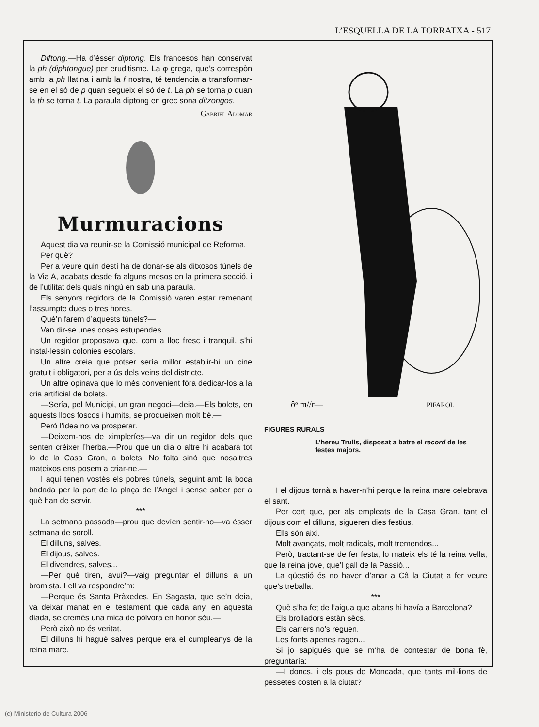L’ESQUELLA DE LA TORRATXA - 517
Diftong.—Ha d’ésser diptong. Els francesos han conservat la ph (diphtongue) per eruditisme. La φ grega, que’s correspòn amb la ph llatina i amb la f nostra, té tendencia a transformar-se en el sò de p quan segueix el sò de t. La ph se torna p quan la th se torna t. La paraula diptong en grec sona ditzongos.
Gabriel Alomar
Murmuracions
Aquest dia va reunir-se la Comissió municipal de Reforma.
Per què?
Per a veure quin destí ha de donar-se als ditxosos túnels de la Via A, acabats desde fa alguns mesos en la primera secció, i de l’utilitat dels quals ningú en sab una paraula.
Els senyors regidors de la Comissió varen estar remenant l’assumpte dues o tres hores.
Què’n farem d’aquests túnels?—
Van dir-se unes coses estupendes.
Un regidor proposava que, com a lloc fresc i tranquil, s’hi instal·lessin colonies escolars.
Un altre creia que potser sería millor establir-hi un cine gratuit i obligatori, per a ús dels veins del districte.
Un altre opinava que lo més convenient fóra dedicar-los a la cria artificial de bolets.
—Sería, pel Municipi, un gran negoci—deia.—Els bolets, en aquests llocs foscos i humits, se produeixen molt bé.—
Però l’idea no va prosperar.
—Deixem-nos de ximpleríes—va dir un regidor dels que senten créixer l’herba.—Prou que un dia o altre hi acabarà tot lo de la Casa Gran, a bolets. No falta sinó que nosaltres mateixos ens posem a criar-ne.—
I aquí tenen vostès els pobres túnels, seguint amb la boca badada per la part de la plaça de l’Angel i sense saber per a què han de servir.
***
La setmana passada—prou que devíen sentir-ho—va ésser setmana de soroll.
El dilluns, salves.
El dijous, salves.
El divendres, salves...
—Per què tiren, avui?—vaig preguntar el dilluns a un bromista. I ell va respondre’m:
—Perque és Santa Pràxedes. En Sagasta, que se’n deia, va deixar manat en el testament que cada any, en aquesta diada, se cremés una mica de pólvora en honor séu.—
Però això no és veritat.
El dilluns hi hagué salves perque era el cumpleanys de la reina mare.
ôᵒ m//r—
PIFAROL
FIGURES RURALS
L’hereu Trulls, disposat a batre el record de les festes majors.
I el dijous tornà a haver-n’hi perque la reina mare celebrava el sant.
Per cert que, per als empleats de la Casa Gran, tant el dijous com el dilluns, sigueren dies festius.
Ells són així.
Molt avançats, molt radicals, molt tremendos...
Però, tractant-se de fer festa, lo mateix els té la reina vella, que la reina jove, que’l gall de la Passió...
La qüestió és no haver d’anar a Câ la Ciutat a fer veure que’s treballa.
***
Què s’ha fet de l’aigua que abans hi havía a Barcelona?
Els brolladors estàn sècs.
Els carrers no’s reguen.
Les fonts apenes ragen...
Si jo sapigués que se m’ha de contestar de bona fè, preguntaría:
—I doncs, i els pous de Moncada, que tants mil·lions de pessetes costen a la ciutat?
(c) Ministerio de Cultura 2006